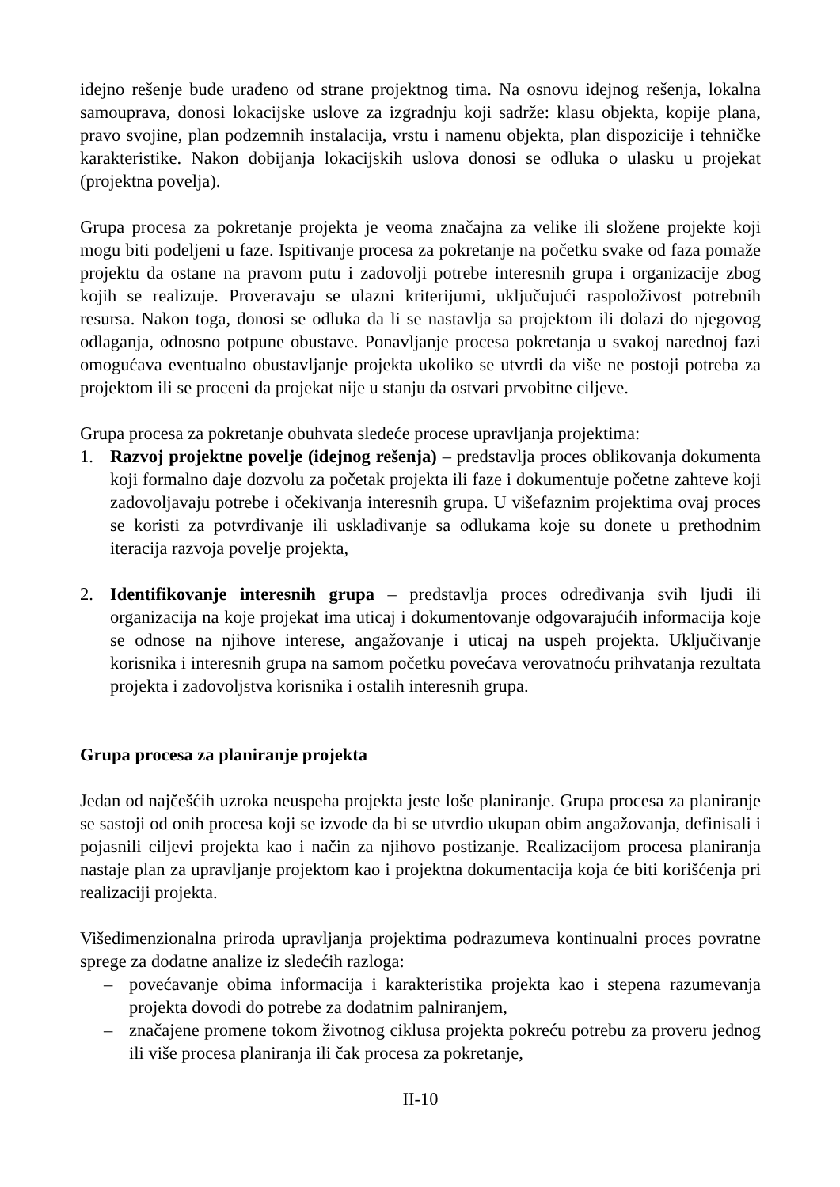idejno rešenje bude urađeno od strane projektnog tima. Na osnovu idejnog rešenja, lokalna samouprava, donosi lokacijske uslove za izgradnju koji sadrže: klasu objekta, kopije plana, pravo svojine, plan podzemnih instalacija, vrstu i namenu objekta, plan dispozicije i tehničke karakteristike. Nakon dobijanja lokacijskih uslova donosi se odluka o ulasku u projekat (projektna povelja).
Grupa procesa za pokretanje projekta je veoma značajna za velike ili složene projekte koji mogu biti podeljeni u faze. Ispitivanje procesa za pokretanje na početku svake od faza pomaže projektu da ostane na pravom putu i zadovolji potrebe interesnih grupa i organizacije zbog kojih se realizuje. Proveravaju se ulazni kriterijumi, uključujući raspoloživost potrebnih resursa. Nakon toga, donosi se odluka da li se nastavlja sa projektom ili dolazi do njegovog odlaganja, odnosno potpune obustave. Ponavljanje procesa pokretanja u svakoj narednoj fazi omogućava eventualno obustavljanje projekta ukoliko se utvrdi da više ne postoji potreba za projektom ili se proceni da projekat nije u stanju da ostvari prvobitne ciljeve.
Grupa procesa za pokretanje obuhvata sledeće procese upravljanja projektima:
1. Razvoj projektne povelje (idejnog rešenja) – predstavlja proces oblikovanja dokumenta koji formalno daje dozvolu za početak projekta ili faze i dokumentuje početne zahteve koji zadovoljavaju potrebe i očekivanja interesnih grupa. U višefaznim projektima ovaj proces se koristi za potvrđivanje ili usklađivanje sa odlukama koje su donete u prethodnim iteracija razvoja povelje projekta,
2. Identifikovanje interesnih grupa – predstavlja proces određivanja svih ljudi ili organizacija na koje projekat ima uticaj i dokumentovanje odgovarajućih informacija koje se odnose na njihove interese, angažovanje i uticaj na uspeh projekta. Uključivanje korisnika i interesnih grupa na samom početku povećava verovatnoću prihvatanja rezultata projekta i zadovoljstva korisnika i ostalih interesnih grupa.
Grupa procesa za planiranje projekta
Jedan od najčešćih uzroka neuspeha projekta jeste loše planiranje. Grupa procesa za planiranje se sastoji od onih procesa koji se izvode da bi se utvrdio ukupan obim angažovanja, definisali i pojasnili ciljevi projekta kao i način za njihovo postizanje. Realizacijom procesa planiranja nastaje plan za upravljanje projektom kao i projektna dokumentacija koja će biti korišćenja pri realizaciji projekta.
Višedimenzionalna priroda upravljanja projektima podrazumeva kontinualni proces povratne sprege za dodatne analize iz sledećih razloga:
– povećavanje obima informacija i karakteristika projekta kao i stepena razumevanja projekta dovodi do potrebe za dodatnim palniranjem,
– značajene promene tokom životnog ciklusa projekta pokreću potrebu za proveru jednog ili više procesa planiranja ili čak procesa za pokretanje,
II-10